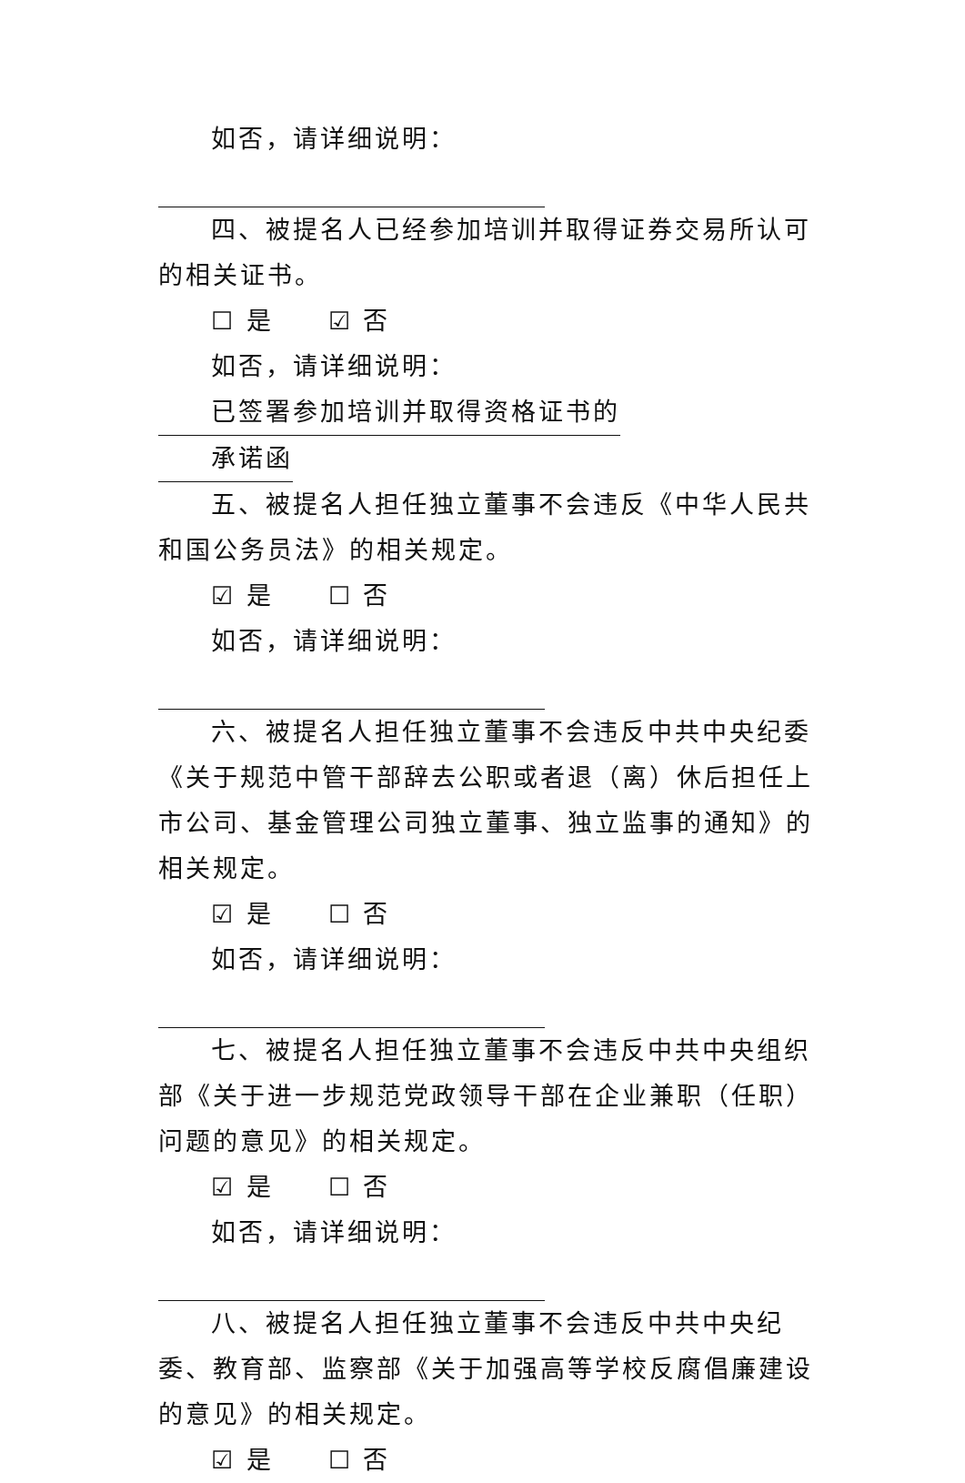如否，请详细说明：
四、被提名人已经参加培训并取得证券交易所认可的相关证书。
☐ 是 ☑ 否
如否，请详细说明：已签署参加培训并取得资格证书的
承诺函
五、被提名人担任独立董事不会违反《中华人民共和国公务员法》的相关规定。
☑ 是 ☐ 否
如否，请详细说明：
六、被提名人担任独立董事不会违反中共中央纪委《关于规范中管干部辞去公职或者退（离）休后担任上市公司、基金管理公司独立董事、独立监事的通知》的相关规定。
☑ 是 ☐ 否
如否，请详细说明：
七、被提名人担任独立董事不会违反中共中央组织部《关于进一步规范党政领导干部在企业兼职（任职）问题的意见》的相关规定。
☑ 是 ☐ 否
如否，请详细说明：
八、被提名人担任独立董事不会违反中共中央纪委、教育部、监察部《关于加强高等学校反腐倡廉建设的意见》的相关规定。
☑ 是 ☐ 否